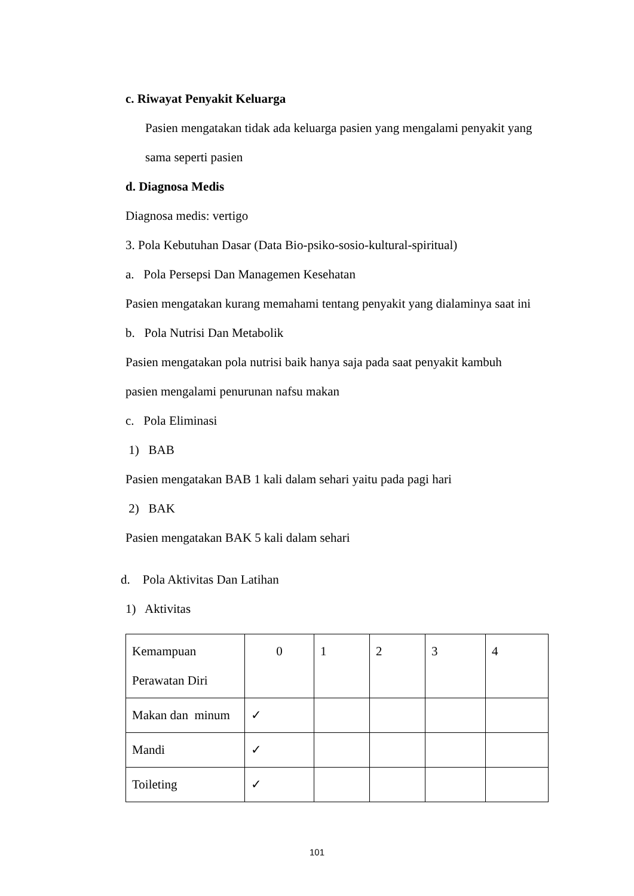c. Riwayat Penyakit Keluarga
Pasien mengatakan tidak ada keluarga pasien yang mengalami penyakit yang
sama seperti pasien
d. Diagnosa Medis
Diagnosa medis: vertigo
3. Pola Kebutuhan Dasar (Data Bio-psiko-sosio-kultural-spiritual)
a. Pola Persepsi Dan Managemen Kesehatan
Pasien mengatakan kurang memahami tentang penyakit yang dialaminya saat ini
b. Pola Nutrisi Dan Metabolik
Pasien mengatakan pola nutrisi baik hanya saja pada saat penyakit kambuh
pasien mengalami penurunan nafsu makan
c. Pola Eliminasi
1) BAB
Pasien mengatakan BAB 1 kali dalam sehari yaitu pada pagi hari
2) BAK
Pasien mengatakan BAK 5 kali dalam sehari
d. Pola Aktivitas Dan Latihan
1) Aktivitas
| Kemampuan Perawatan Diri | 0 | 1 | 2 | 3 | 4 |
| Makan dan minum | ✓ | | | | |
| Mandi | ✓ | | | | |
| Toileting | ✓ | | | | |
101